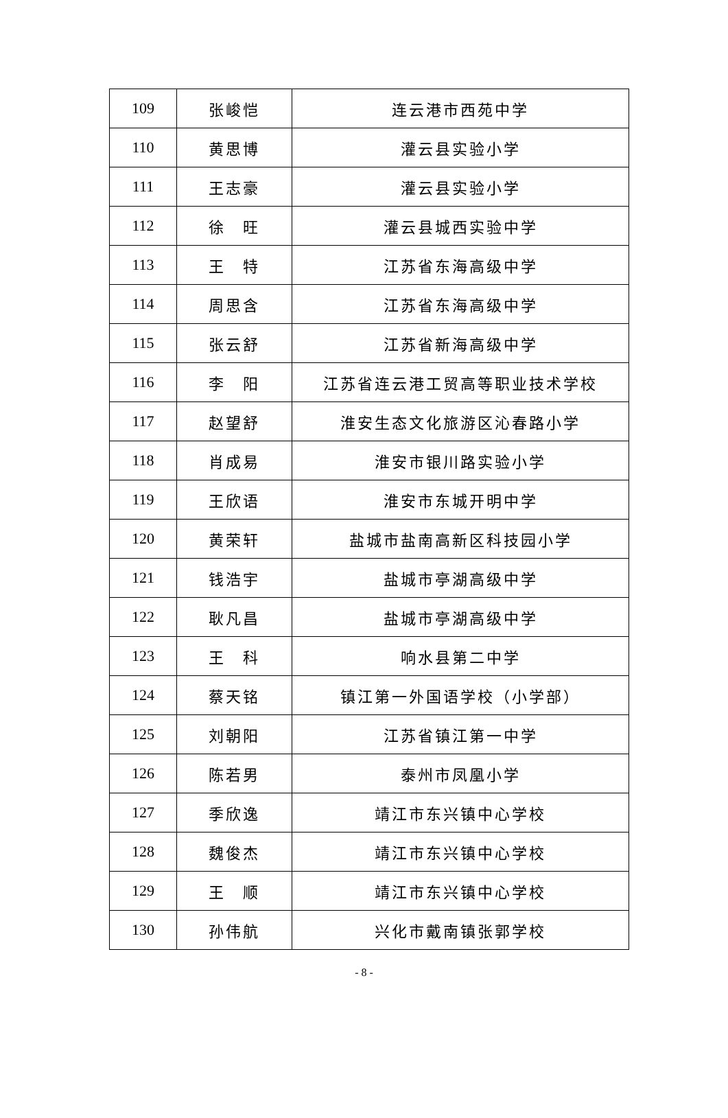| 109 | 张峻恺 | 连云港市西苑中学 |
| 110 | 黄思博 | 灌云县实验小学 |
| 111 | 王志豪 | 灌云县实验小学 |
| 112 | 徐 旺 | 灌云县城西实验中学 |
| 113 | 王 特 | 江苏省东海高级中学 |
| 114 | 周思含 | 江苏省东海高级中学 |
| 115 | 张云舒 | 江苏省新海高级中学 |
| 116 | 李 阳 | 江苏省连云港工贸高等职业技术学校 |
| 117 | 赵望舒 | 淮安生态文化旅游区沁春路小学 |
| 118 | 肖成易 | 淮安市银川路实验小学 |
| 119 | 王欣语 | 淮安市东城开明中学 |
| 120 | 黄荣轩 | 盐城市盐南高新区科技园小学 |
| 121 | 钱浩宇 | 盐城市亭湖高级中学 |
| 122 | 耿凡昌 | 盐城市亭湖高级中学 |
| 123 | 王 科 | 响水县第二中学 |
| 124 | 蔡天铭 | 镇江第一外国语学校（小学部） |
| 125 | 刘朝阳 | 江苏省镇江第一中学 |
| 126 | 陈若男 | 泰州市凤凰小学 |
| 127 | 季欣逸 | 靖江市东兴镇中心学校 |
| 128 | 魏俊杰 | 靖江市东兴镇中心学校 |
| 129 | 王 顺 | 靖江市东兴镇中心学校 |
| 130 | 孙伟航 | 兴化市戴南镇张郭学校 |
- 8 -